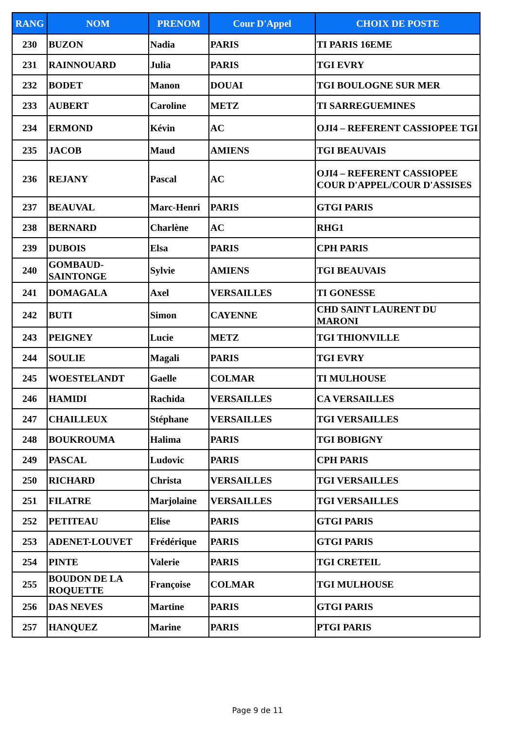| RANG | NOM | PRENOM | Cour D'Appel | CHOIX DE POSTE |
| --- | --- | --- | --- | --- |
| 230 | BUZON | Nadia | PARIS | TI PARIS 16EME |
| 231 | RAINNOUARD | Julia | PARIS | TGI EVRY |
| 232 | BODET | Manon | DOUAI | TGI BOULOGNE SUR MER |
| 233 | AUBERT | Caroline | METZ | TI SARREGUEMINES |
| 234 | ERMOND | Kévin | AC | OJI4 – REFERENT CASSIOPEE TGI |
| 235 | JACOB | Maud | AMIENS | TGI BEAUVAIS |
| 236 | REJANY | Pascal | AC | OJI4 – REFERENT CASSIOPEE COUR D'APPEL/COUR D'ASSISES |
| 237 | BEAUVAL | Marc-Henri | PARIS | GTGI PARIS |
| 238 | BERNARD | Charlène | AC | RHG1 |
| 239 | DUBOIS | Elsa | PARIS | CPH PARIS |
| 240 | GOMBAUD-SAINTONGE | Sylvie | AMIENS | TGI BEAUVAIS |
| 241 | DOMAGALA | Axel | VERSAILLES | TI GONESSE |
| 242 | BUTI | Simon | CAYENNE | CHD SAINT LAURENT DU MARONI |
| 243 | PEIGNEY | Lucie | METZ | TGI THIONVILLE |
| 244 | SOULIE | Magali | PARIS | TGI EVRY |
| 245 | WOESTELANDT | Gaelle | COLMAR | TI MULHOUSE |
| 246 | HAMIDI | Rachida | VERSAILLES | CA VERSAILLES |
| 247 | CHAILLEUX | Stéphane | VERSAILLES | TGI VERSAILLES |
| 248 | BOUKROUMA | Halima | PARIS | TGI BOBIGNY |
| 249 | PASCAL | Ludovic | PARIS | CPH PARIS |
| 250 | RICHARD | Christa | VERSAILLES | TGI VERSAILLES |
| 251 | FILATRE | Marjolaine | VERSAILLES | TGI VERSAILLES |
| 252 | PETITEAU | Elise | PARIS | GTGI PARIS |
| 253 | ADENET-LOUVET | Frédérique | PARIS | GTGI PARIS |
| 254 | PINTE | Valerie | PARIS | TGI CRETEIL |
| 255 | BOUDON DE LA ROQUETTE | Françoise | COLMAR | TGI MULHOUSE |
| 256 | DAS NEVES | Martine | PARIS | GTGI PARIS |
| 257 | HANQUEZ | Marine | PARIS | PTGI PARIS |
Page 9 de 11